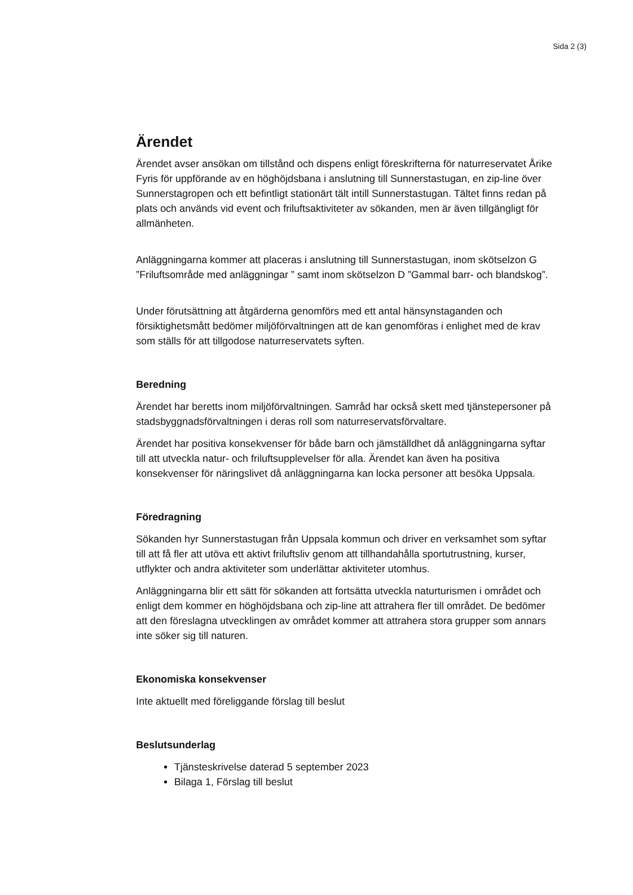Sida 2 (3)
Ärendet
Ärendet avser ansökan om tillstånd och dispens enligt föreskrifterna för naturreservatet Årike Fyris för uppförande av en höghöjdsbana i anslutning till Sunnerstastugan, en zip-line över Sunnerstagropen och ett befintligt stationärt tält intill Sunnerstastugan. Tältet finns redan på plats och används vid event och friluftsaktiviteter av sökanden, men är även tillgängligt för allmänheten.
Anläggningarna kommer att placeras i anslutning till Sunnerstastugan, inom skötselzon G ”Friluftsområde med anläggningar ” samt inom skötselzon D ”Gammal barr- och blandskog”.
Under förutsättning att åtgärderna genomförs med ett antal hänsynstaganden och försiktighetsmått bedömer miljöförvaltningen att de kan genomföras i enlighet med de krav som ställs för att tillgodose naturreservatets syften.
Beredning
Ärendet har beretts inom miljöförvaltningen. Samråd har också skett med tjänstepersoner på stadsbyggnadsförvaltningen i deras roll som naturreservatsförvaltare.
Ärendet har positiva konsekvenser för både barn och jämställdhet då anläggningarna syftar till att utveckla natur- och friluftsupplevelser för alla. Ärendet kan även ha positiva konsekvenser för näringslivet då anläggningarna kan locka personer att besöka Uppsala.
Föredragning
Sökanden hyr Sunnerstastugan från Uppsala kommun och driver en verksamhet som syftar till att få fler att utöva ett aktivt friluftsliv genom att tillhandahålla sportutrustning, kurser, utflykter och andra aktiviteter som underlättar aktiviteter utomhus.
Anläggningarna blir ett sätt för sökanden att fortsätta utveckla naturturismen i området och enligt dem kommer en höghöjdsbana och zip-line att attrahera fler till området. De bedömer att den föreslagna utvecklingen av området kommer att attrahera stora grupper som annars inte söker sig till naturen.
Ekonomiska konsekvenser
Inte aktuellt med föreliggande förslag till beslut
Beslutsunderlag
Tjänsteskrivelse daterad 5 september 2023
Bilaga 1, Förslag till beslut